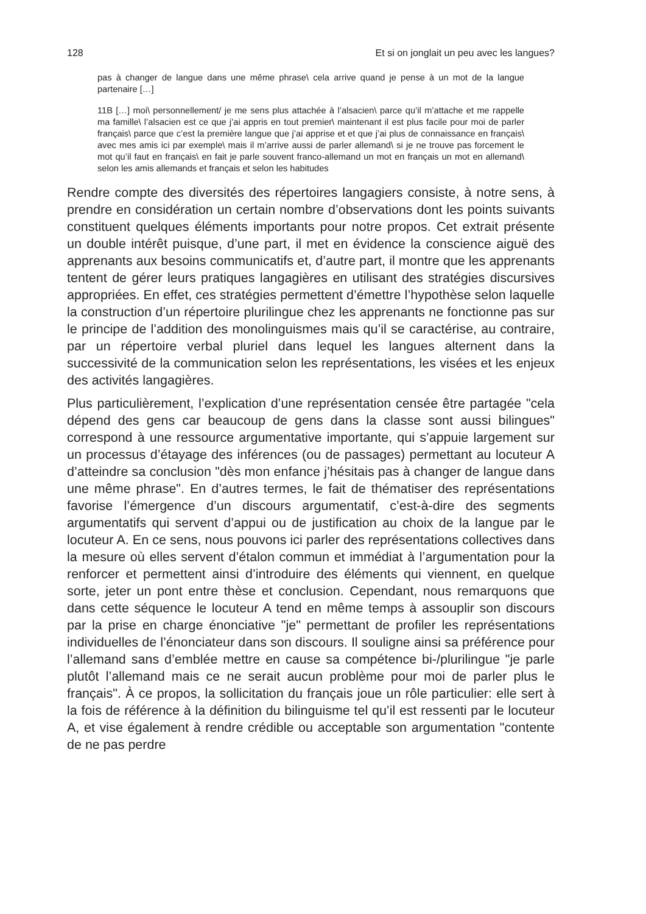128 Et si on jonglait un peu avec les langues?
pas à changer de langue dans une même phrase\ cela arrive quand je pense à un mot de la langue partenaire […]
11B […] moi\ personnellement/ je me sens plus attachée à l’alsacien\ parce qu’il m’attache et me rappelle ma famille\ l’alsacien est ce que j’ai appris en tout premier\ maintenant il est plus facile pour moi de parler français\ parce que c’est la première langue que j’ai apprise et et que j’ai plus de connaissance en français\ avec mes amis ici par exemple\ mais il m’arrive aussi de parler allemand\ si je ne trouve pas forcement le mot qu’il faut en français\ en fait je parle souvent franco-allemand un mot en français un mot en allemand\ selon les amis allemands et français et selon les habitudes
Rendre compte des diversités des répertoires langagiers consiste, à notre sens, à prendre en considération un certain nombre d’observations dont les points suivants constituent quelques éléments importants pour notre propos. Cet extrait présente un double intérêt puisque, d’une part, il met en évidence la conscience aiguë des apprenants aux besoins communicatifs et, d’autre part, il montre que les apprenants tentent de gérer leurs pratiques langagières en utilisant des stratégies discursives appropriées. En effet, ces stratégies permettent d’émettre l’hypothèse selon laquelle la construction d’un répertoire plurilingue chez les apprenants ne fonctionne pas sur le principe de l’addition des monolinguismes mais qu’il se caractérise, au contraire, par un répertoire verbal pluriel dans lequel les langues alternent dans la successivité de la communication selon les représentations, les visées et les enjeux des activités langagières.
Plus particulièrement, l’explication d’une représentation censée être partagée "cela dépend des gens car beaucoup de gens dans la classe sont aussi bilingues" correspond à une ressource argumentative importante, qui s’appuie largement sur un processus d’étayage des inférences (ou de passages) permettant au locuteur A d’atteindre sa conclusion "dès mon enfance j’hésitais pas à changer de langue dans une même phrase". En d’autres termes, le fait de thématiser des représentations favorise l’émergence d’un discours argumentatif, c’est-à-dire des segments argumentatifs qui servent d’appui ou de justification au choix de la langue par le locuteur A. En ce sens, nous pouvons ici parler des représentations collectives dans la mesure où elles servent d’étalon commun et immédiat à l’argumentation pour la renforcer et permettent ainsi d’introduire des éléments qui viennent, en quelque sorte, jeter un pont entre thèse et conclusion. Cependant, nous remarquons que dans cette séquence le locuteur A tend en même temps à assouplir son discours par la prise en charge énonciative "je" permettant de profiler les représentations individuelles de l’énonciateur dans son discours. Il souligne ainsi sa préférence pour l’allemand sans d’emblée mettre en cause sa compétence bi-/plurilingue "je parle plutôt l’allemand mais ce ne serait aucun problème pour moi de parler plus le français". À ce propos, la sollicitation du français joue un rôle particulier: elle sert à la fois de référence à la définition du bilinguisme tel qu’il est ressenti par le locuteur A, et vise également à rendre crédible ou acceptable son argumentation "contente de ne pas perdre